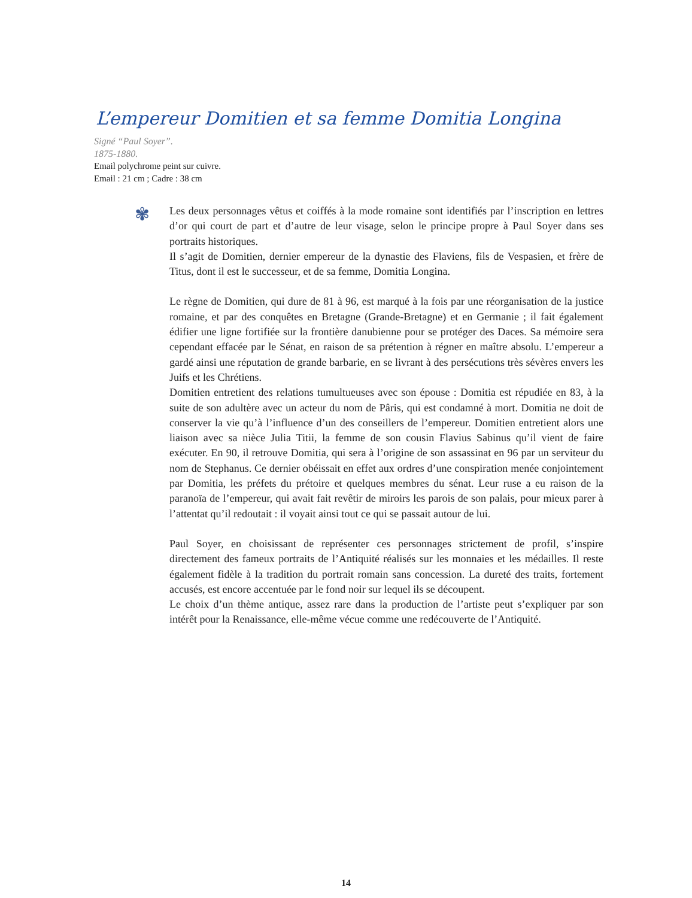L’empereur Domitien et sa femme Domitia Longina
Signé “Paul Soyer”.
1875-1880.
Email polychrome peint sur cuivre.
Email : 21 cm ; Cadre : 38 cm
✾
Les deux personnages vêtus et coiffés à la mode romaine sont identifiés par l’inscription en lettres d’or qui court de part et d’autre de leur visage, selon le principe propre à Paul Soyer dans ses portraits historiques.
Il s’agit de Domitien, dernier empereur de la dynastie des Flaviens, fils de Vespasien, et frère de Titus, dont il est le successeur, et de sa femme, Domitia Longina.
Le règne de Domitien, qui dure de 81 à 96, est marqué à la fois par une réorganisation de la justice romaine, et par des conquêtes en Bretagne (Grande-Bretagne) et en Germanie ; il fait également édifier une ligne fortifiée sur la frontière danubienne pour se protéger des Daces. Sa mémoire sera cependant effacée par le Sénat, en raison de sa prétention à régner en maître absolu. L’empereur a gardé ainsi une réputation de grande barbarie, en se livrant à des persécutions très sévères envers les Juifs et les Chrétiens.
Domitien entretient des relations tumultueuses avec son épouse : Domitia est répudiée en 83, à la suite de son adultère avec un acteur du nom de Pâris, qui est condamné à mort. Domitia ne doit de conserver la vie qu’à l’influence d’un des conseillers de l’empereur. Domitien entretient alors une liaison avec sa nièce Julia Titii, la femme de son cousin Flavius Sabinus qu’il vient de faire exécuter. En 90, il retrouve Domitia, qui sera à l’origine de son assassinat en 96 par un serviteur du nom de Stephanus. Ce dernier obéissait en effet aux ordres d’une conspiration menée conjointement par Domitia, les préfets du prétoire et quelques membres du sénat. Leur ruse a eu raison de la paranoïa de l’empereur, qui avait fait revêtir de miroirs les parois de son palais, pour mieux parer à l’attentat qu’il redoutait : il voyait ainsi tout ce qui se passait autour de lui.
Paul Soyer, en choisissant de représenter ces personnages strictement de profil, s’inspire directement des fameux portraits de l’Antiquité réalisés sur les monnaies et les médailles. Il reste également fidèle à la tradition du portrait romain sans concession. La dureté des traits, fortement accusés, est encore accentuée par le fond noir sur lequel ils se découpent.
Le choix d’un thème antique, assez rare dans la production de l’artiste peut s’expliquer par son intérêt pour la Renaissance, elle-même vécue comme une redécouverte de l’Antiquité.
14